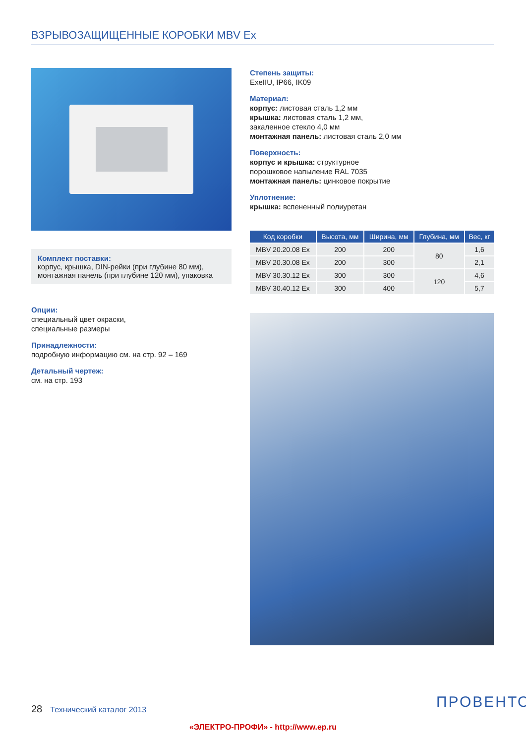ВЗРЫВОЗАЩИЩЕННЫЕ КОРОБКИ MBV Ex
Комплект поставки:
корпус, крышка, DIN-рейки (при глубине 80 мм), монтажная панель (при глубине 120 мм), упаковка
Опции:
специальный цвет окраски,
специальные размеры
Принадлежности:
подробную информацию см. на стр. 92 – 169
Детальный чертеж:
см. на стр. 193
Степень защиты:
ExeIIU, IP66, IK09
Материал:
корпус: листовая сталь 1,2 мм
крышка: листовая сталь 1,2 мм,
закаленное стекло 4,0 мм
монтажная панель: листовая сталь 2,0 мм
Поверхность:
корпус и крышка: структурное
порошковое напыление RAL 7035
монтажная панель: цинковое покрытие
Уплотнение:
крышка: вспененный полиуретан
| Код коробки | Высота, мм | Ширина, мм | Глубина, мм | Вес, кг |
| --- | --- | --- | --- | --- |
| MBV 20.20.08 Ex | 200 | 200 | 80 | 1,6 |
| MBV 20.30.08 Ex | 200 | 300 | | 2,1 |
| MBV 30.30.12 Ex | 300 | 300 | 120 | 4,6 |
| MBV 30.40.12 Ex | 300 | 400 | | 5,7 |
28 Технический каталог 2013 ПРОВЕНТО
«ЭЛЕКТРО-ПРОФИ» - http://www.ep.ru